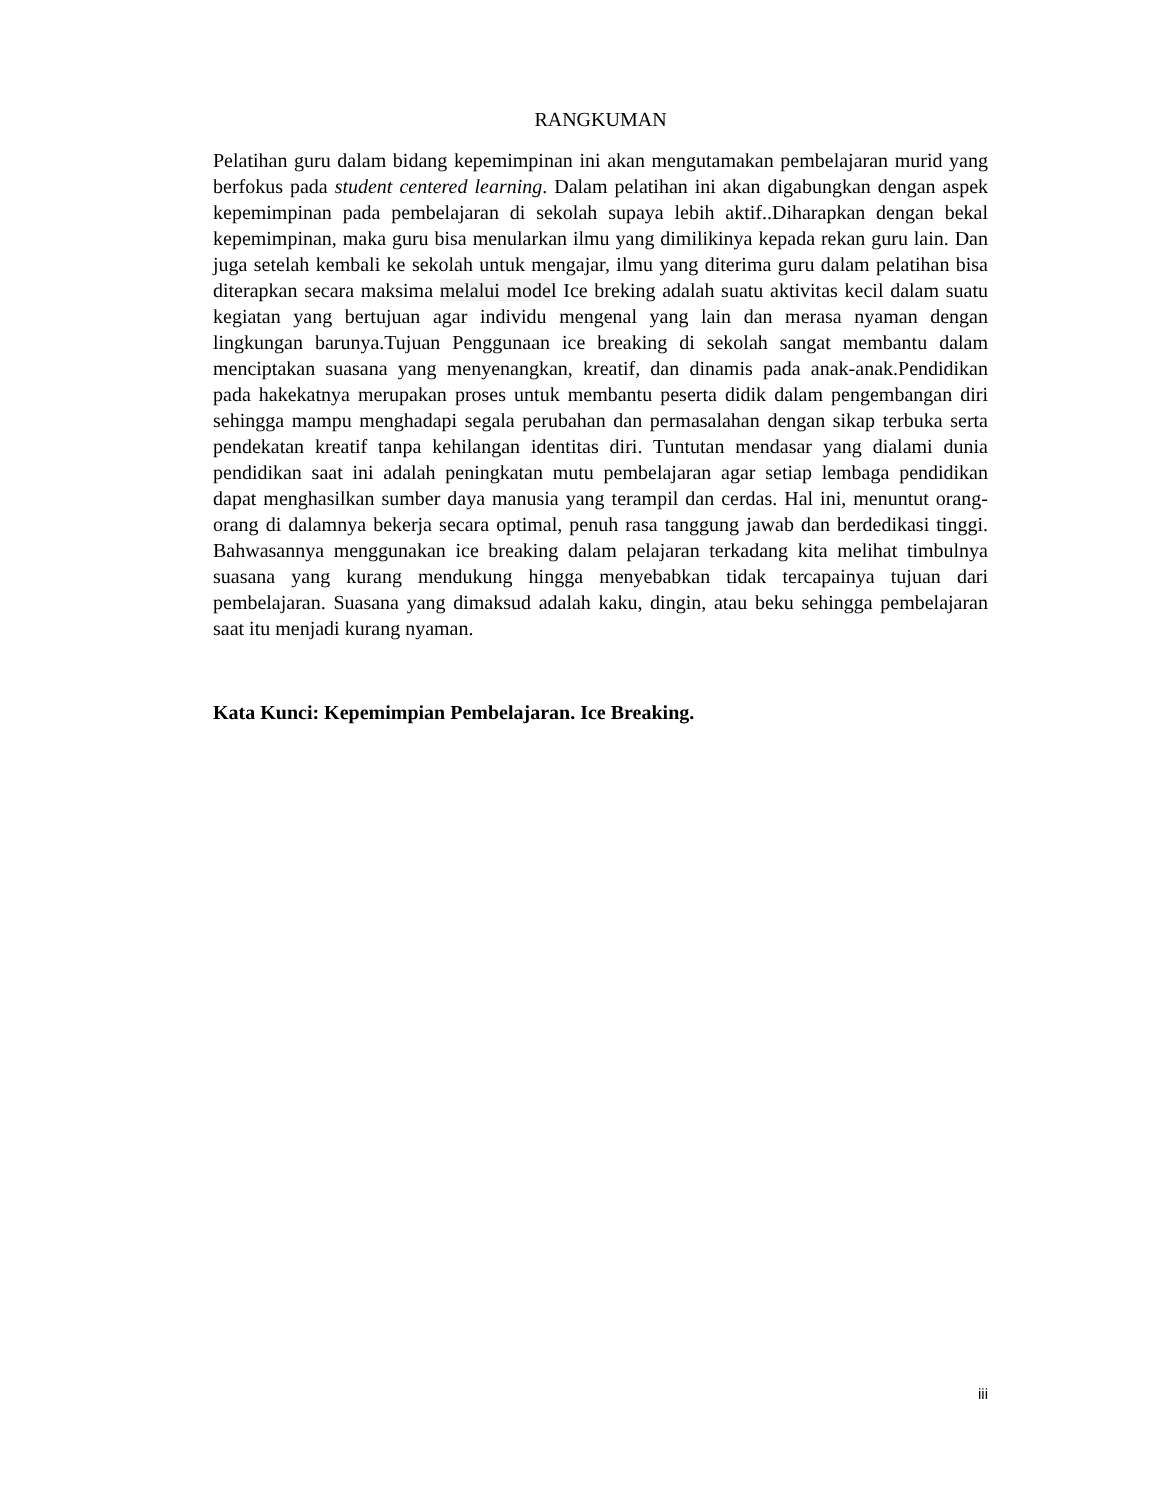RANGKUMAN
Pelatihan guru dalam bidang kepemimpinan ini akan mengutamakan pembelajaran murid yang berfokus pada student centered learning. Dalam pelatihan ini akan digabungkan dengan aspek kepemimpinan pada pembelajaran di sekolah supaya lebih aktif..Diharapkan dengan bekal kepemimpinan, maka guru bisa menularkan ilmu yang dimilikinya kepada rekan guru lain. Dan juga setelah kembali ke sekolah untuk mengajar, ilmu yang diterima guru dalam pelatihan bisa diterapkan secara maksima melalui model Ice breking adalah suatu aktivitas kecil dalam suatu kegiatan yang bertujuan agar individu mengenal yang lain dan merasa nyaman dengan lingkungan barunya.Tujuan Penggunaan ice breaking di sekolah sangat membantu dalam menciptakan suasana yang menyenangkan, kreatif, dan dinamis pada anak-anak.Pendidikan pada hakekatnya merupakan proses untuk membantu peserta didik dalam pengembangan diri sehingga mampu menghadapi segala perubahan dan permasalahan dengan sikap terbuka serta pendekatan kreatif tanpa kehilangan identitas diri. Tuntutan mendasar yang dialami dunia pendidikan saat ini adalah peningkatan mutu pembelajaran agar setiap lembaga pendidikan dapat menghasilkan sumber daya manusia yang terampil dan cerdas. Hal ini, menuntut orang-orang di dalamnya bekerja secara optimal, penuh rasa tanggung jawab dan berdedikasi tinggi. Bahwasannya menggunakan ice breaking dalam pelajaran terkadang kita melihat timbulnya suasana yang kurang mendukung hingga menyebabkan tidak tercapainya tujuan dari pembelajaran. Suasana yang dimaksud adalah kaku, dingin, atau beku sehingga pembelajaran saat itu menjadi kurang nyaman.
Kata Kunci: Kepemimpian Pembelajaran. Ice Breaking.
iii